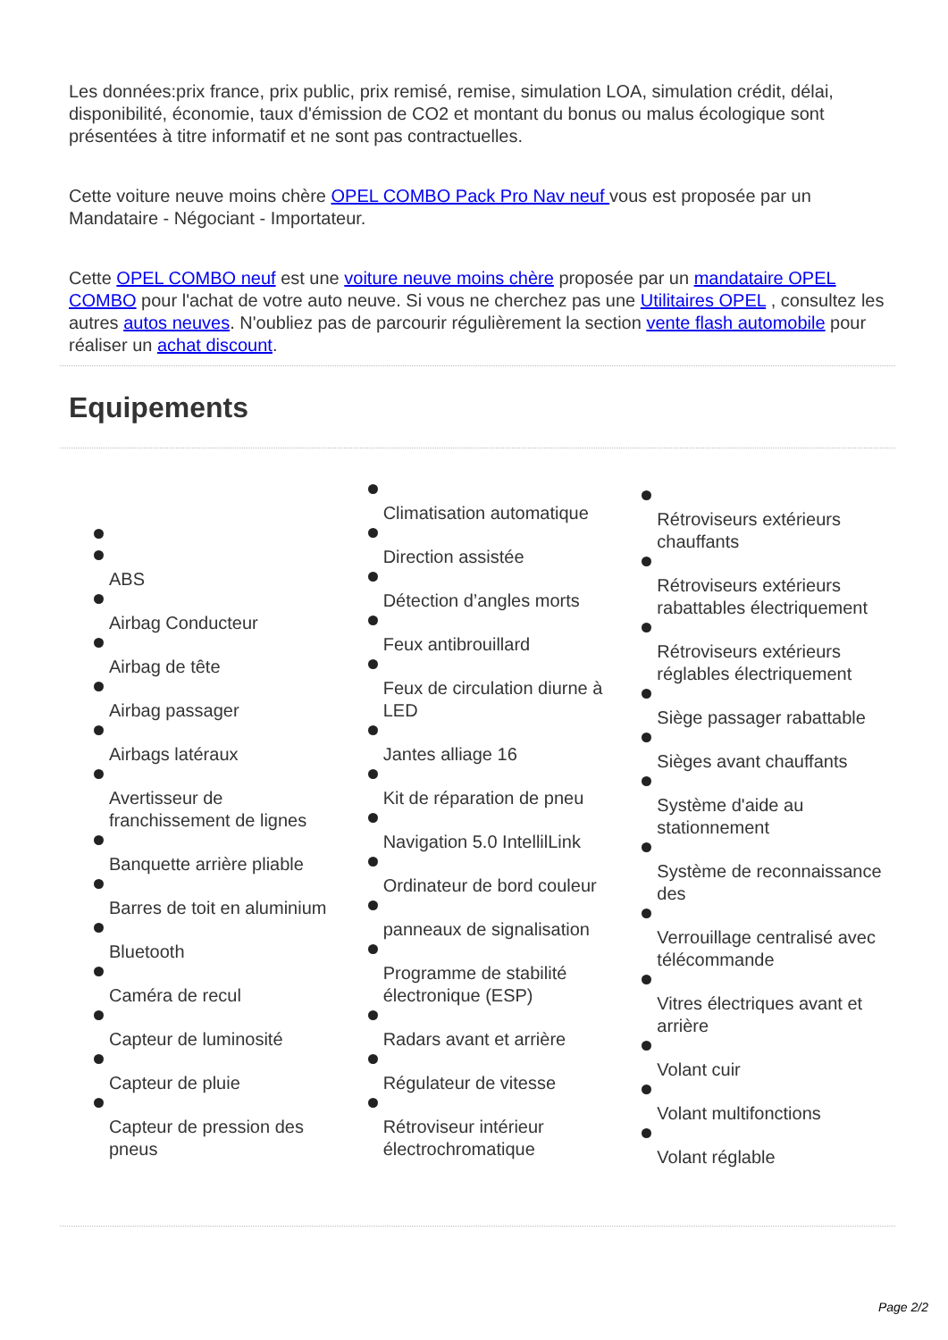Les données:prix france, prix public, prix remisé, remise, simulation LOA, simulation crédit, délai, disponibilité, économie, taux d'émission de CO2 et montant du bonus ou malus écologique sont présentées à titre informatif et ne sont pas contractuelles.
Cette voiture neuve moins chère OPEL COMBO Pack Pro Nav neuf vous est proposée par un Mandataire - Négociant - Importateur.
Cette OPEL COMBO neuf est une voiture neuve moins chère proposée par un mandataire OPEL COMBO pour l'achat de votre auto neuve. Si vous ne cherchez pas une Utilitaires OPEL , consultez les autres autos neuves. N'oubliez pas de parcourir régulièrement la section vente flash automobile pour réaliser un achat discount.
Equipements
ABS
Airbag Conducteur
Airbag de tête
Airbag passager
Airbags latéraux
Avertisseur de franchissement de lignes
Banquette arrière pliable
Barres de toit en aluminium
Bluetooth
Caméra de recul
Capteur de luminosité
Capteur de pluie
Capteur de pression des pneus
Climatisation automatique
Direction assistée
Détection d’angles morts
Feux antibrouillard
Feux de circulation diurne à LED
Jantes alliage 16
Kit de réparation de pneu
Navigation 5.0 IntellilLink
Ordinateur de bord couleur
panneaux de signalisation
Programme de stabilité électronique (ESP)
Radars avant et arrière
Régulateur de vitesse
Rétroviseur intérieur électrochromatique
Rétroviseurs extérieurs chauffants
Rétroviseurs extérieurs rabattables électriquement
Rétroviseurs extérieurs réglables électriquement
Siège passager rabattable
Sièges avant chauffants
Système d'aide au stationnement
Système de reconnaissance des
Verrouillage centralisé avec télécommande
Vitres électriques avant et arrière
Volant cuir
Volant multifonctions
Volant réglable
Page 2/2